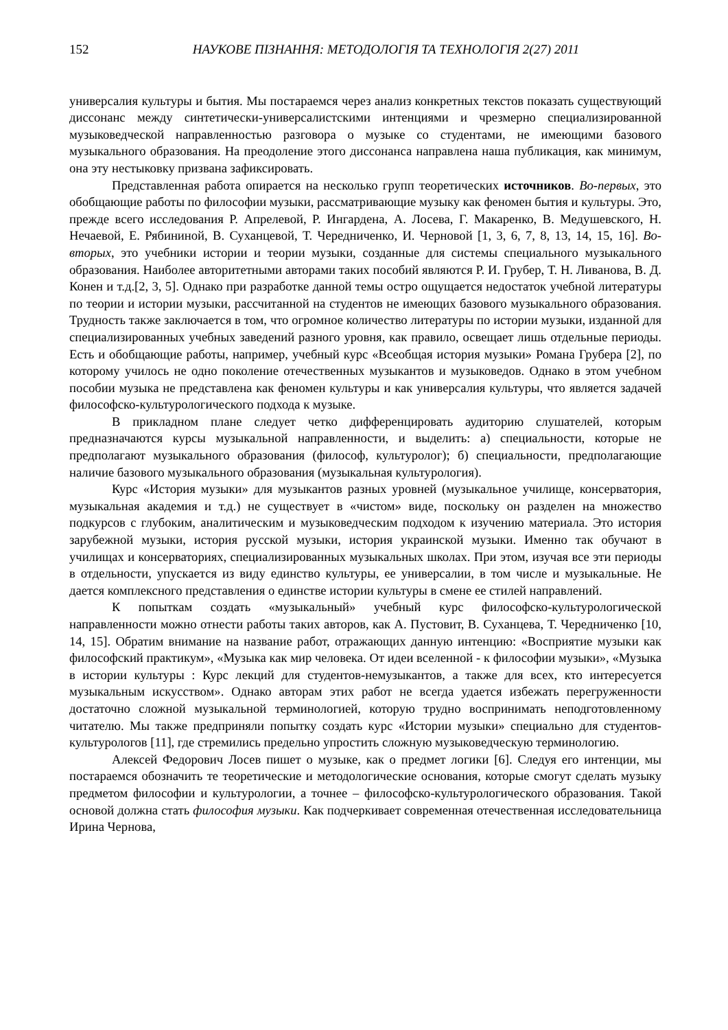152 НАУКОВЕ ПІЗНАННЯ: МЕТОДОЛОГІЯ ТА ТЕХНОЛОГІЯ 2(27) 2011
универсалия культуры и бытия. Мы постараемся через анализ конкретных текстов показать существующий диссонанс между синтетически-универсалистскими интенциями и чрезмерно специализированной музыковедческой направленностью разговора о музыке со студентами, не имеющими базового музыкального образования. На преодоление этого диссонанса направлена наша публикация, как минимум, она эту нестыковку призвана зафиксировать.
Представленная работа опирается на несколько групп теоретических источников. Во-первых, это обобщающие работы по философии музыки, рассматривающие музыку как феномен бытия и культуры. Это, прежде всего исследования Р. Апрелевой, Р. Ингардена, А. Лосева, Г. Макаренко, В. Медушевского, Н. Нечаевой, Е. Рябининой, В. Суханцевой, Т. Чередниченко, И. Черновой [1, 3, 6, 7, 8, 13, 14, 15, 16]. Во-вторых, это учебники истории и теории музыки, созданные для системы специального музыкального образования. Наиболее авторитетными авторами таких пособий являются Р. И. Грубер, Т. Н. Ливанова, В. Д. Конен и т.д.[2, 3, 5]. Однако при разработке данной темы остро ощущается недостаток учебной литературы по теории и истории музыки, рассчитанной на студентов не имеющих базового музыкального образования. Трудность также заключается в том, что огромное количество литературы по истории музыки, изданной для специализированных учебных заведений разного уровня, как правило, освещает лишь отдельные периоды. Есть и обобщающие работы, например, учебный курс «Всеобщая история музыки» Романа Грубера [2], по которому училось не одно поколение отечественных музыкантов и музыковедов. Однако в этом учебном пособии музыка не представлена как феномен культуры и как универсалия культуры, что является задачей философско-культурологического подхода к музыке.
В прикладном плане следует четко дифференцировать аудиторию слушателей, которым предназначаются курсы музыкальной направленности, и выделить: а) специальности, которые не предполагают музыкального образования (философ, культуролог); б) специальности, предполагающие наличие базового музыкального образования (музыкальная культурология).
Курс «История музыки» для музыкантов разных уровней (музыкальное училище, консерватория, музыкальная академия и т.д.) не существует в «чистом» виде, поскольку он разделен на множество подкурсов с глубоким, аналитическим и музыковедческим подходом к изучению материала. Это история зарубежной музыки, история русской музыки, история украинской музыки. Именно так обучают в училищах и консерваториях, специализированных музыкальных школах. При этом, изучая все эти периоды в отдельности, упускается из виду единство культуры, ее универсалии, в том числе и музыкальные. Не дается комплексного представления о единстве истории культуры в смене ее стилей направлений.
К попыткам создать «музыкальный» учебный курс философско-культурологической направленности можно отнести работы таких авторов, как А. Пустовит, В. Суханцева, Т. Чередниченко [10, 14, 15]. Обратим внимание на название работ, отражающих данную интенцию: «Восприятие музыки как философский практикум», «Музыка как мир человека. От идеи вселенной - к философии музыки», «Музыка в истории культуры : Курс лекций для студентов-немузыкантов, а также для всех, кто интересуется музыкальным искусством». Однако авторам этих работ не всегда удается избежать перегруженности достаточно сложной музыкальной терминологией, которую трудно воспринимать неподготовленному читателю. Мы также предприняли попытку создать курс «Истории музыки» специально для студентов-культурологов [11], где стремились предельно упростить сложную музыковедческую терминологию.
Алексей Федорович Лосев пишет о музыке, как о предмет логики [6]. Следуя его интенции, мы постараемся обозначить те теоретические и методологические основания, которые смогут сделать музыку предметом философии и культурологии, а точнее – философско-культурологического образования. Такой основой должна стать философия музыки. Как подчеркивает современная отечественная исследовательница Ирина Чернова,